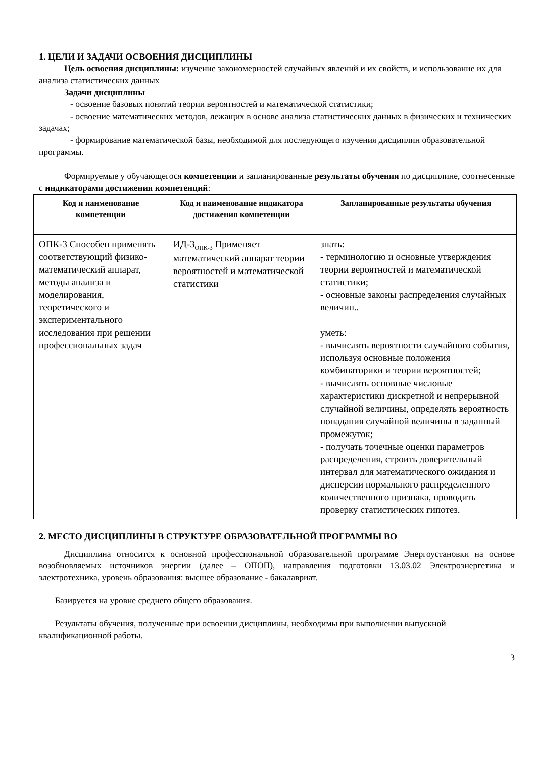1. ЦЕЛИ И ЗАДАЧИ ОСВОЕНИЯ ДИСЦИПЛИНЫ
Цель освоения дисциплины: изучение закономерностей случайных явлений и их свойств, и использование их для анализа статистических данных
Задачи дисциплины
- освоение базовых понятий теории вероятностей и математической статистики;
- освоение математических методов, лежащих в основе анализа статистических данных в физических и технических задачах;
- формирование математической базы, необходимой для последующего изучения дисциплин образовательной программы.
Формируемые у обучающегося компетенции и запланированные результаты обучения по дисциплине, соотнесенные с индикаторами достижения компетенций:
| Код и наименование компетенции | Код и наименование индикатора достижения компетенции | Запланированные результаты обучения |
| --- | --- | --- |
| ОПК-3 Способен применять соответствующий физико-математический аппарат, методы анализа и моделирования, теоретического и экспериментального исследования при решении профессиональных задач | ИД-3<sub>ОПК-3</sub> Применяет математический аппарат теории вероятностей и математической статистики | знать: - терминологию и основные утверждения теории вероятностей и математической статистики; - основные законы распределения случайных величин.. уметь: - вычислять вероятности случайного события, используя основные положения комбинаторики и теории вероятностей; - вычислять основные числовые характеристики дискретной и непрерывной случайной величины, определять вероятность попадания случайной величины в заданный промежуток; - получать точечные оценки параметров распределения, строить доверительный интервал для математического ожидания и дисперсии нормального распределенного количественного признака, проводить проверку статистических гипотез. |
2. МЕСТО ДИСЦИПЛИНЫ В СТРУКТУРЕ ОБРАЗОВАТЕЛЬНОЙ ПРОГРАММЫ ВО
Дисциплина относится к основной профессиональной образовательной программе Энергоустановки на основе возобновляемых источников энергии (далее – ОПОП), направления подготовки 13.03.02 Электроэнергетика и электротехника, уровень образования: высшее образование - бакалавриат.
Базируется на уровне среднего общего образования.
Результаты обучения, полученные при освоении дисциплины, необходимы при выполнении выпускной квалификационной работы.
3